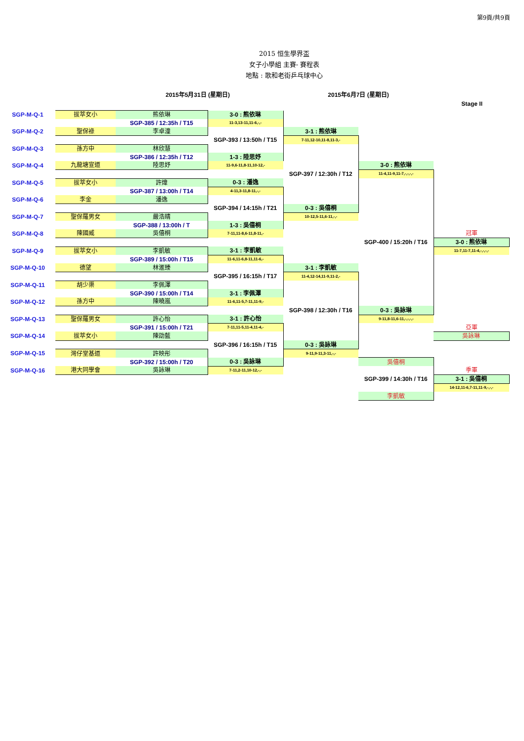第9頁/共9頁
2015 恒生學界盃
女子小學組 主賽- 賽程表
地點 : 歌和老街乒乓球中心
2015年5月31日 (星期日) 2015年6月7日 (星期日)
Stage II
| SGP-M-Q-1 | 拔萃女小 | 熊依琳 | 3-0 : 熊依琳 | | | |
| | | SGP-385 / 12:35h / T15 | 11-3,13-11,11-6,-,- | | | |
| SGP-M-Q-2 | 聖保祿 | 李卓潼 | | 3-1 : 熊依琳 | | |
| | | | SGP-393 / 13:50h / T15 | 7-11,12-10,11-8,11-3,- | | |
| SGP-M-Q-3 | 孫方中 | 林欣慧 | | | | |
| | | SGP-386 / 12:35h / T12 | 1-3 : 陸思妤 | | | |
| SGP-M-Q-4 | 九龍塘宣道 | 陸思妤 | 11-9,6-11,8-11,10-12,- | | 3-0 : 熊依琳 | |
| | | | | SGP-397 / 12:30h / T12 | 11-4,11-9,11-7,-,-,-,- | |
| SGP-M-Q-5 | 拔萃女小 | 許煒 | 0-3 : 潘逸 | | | |
| | | SGP-387 / 13:00h / T14 | 4-11,3-11,8-11,-,- | | | |
| SGP-M-Q-6 | 李金 | 潘逸 | | | | |
| | | | SGP-394 / 14:15h / T21 | 0-3 : 吳僖桐 | | |
| SGP-M-Q-7 | 聖保羅男女 | 嚴浩晴 | | 10-12,5-11,6-11,-,- | | |
| | | SGP-388 / 13:00h / T | 1-3 : 吳僖桐 | | | |
| SGP-M-Q-8 | 陳國威 | 吳僖桐 | 7-11,11-8,6-11,8-11,- | | | 冠軍 |
| | | | | | SGP-400 / 15:20h / T16 | 3-0 : 熊依琳 |
| SGP-M-Q-9 | 拔萃女小 | 李凱敏 | 3-1 : 李凱敏 | | | 11-7,11-7,11-4,-,-,-,- |
| | | SGP-389 / 15:00h / T15 | 11-6,11-6,8-11,11-6,- | | | |
| SGP-M-Q-10 | 德望 | 林滙臻 | | 3-1 : 李凱敏 | | |
| | | | SGP-395 / 16:15h / T17 | 11-4,12-14,11-9,11-2,- | | |
| SGP-M-Q-11 | 胡少渠 | 李佩澤 | | | | |
| | | SGP-390 / 15:00h / T14 | 3-1 : 李佩澤 | | | |
| SGP-M-Q-12 | 孫方中 | 陳曉嵐 | 11-6,11-5,7-11,11-9,- | | | |
| | | | | SGP-398 / 12:30h / T16 | 0-3 : 吳詠琳 | |
| SGP-M-Q-13 | 聖保羅男女 | 許心怡 | 3-1 : 許心怡 | | 9-11,8-11,6-11,-,-,-,- | |
| | | SGP-391 / 15:00h / T21 | 7-11,11-5,11-4,11-4,- | | | 亞軍 |
| SGP-M-Q-14 | 拔萃女小 | 陳劭藍 | | | | 吳詠琳 |
| | | | SGP-396 / 16:15h / T15 | 0-3 : 吳詠琳 | | |
| SGP-M-Q-15 | 灣仔堂基道 | 許映彤 | | 9-11,9-11,3-11,-,- | | |
| | | SGP-392 / 15:00h / T20 | 0-3 : 吳詠琳 | | 吳僖桐 | |
| SGP-M-Q-16 | 港大同學會 | 吳詠琳 | 7-11,2-11,10-12,-,- | | | 季軍 |
| | | | | | SGP-399 / 14:30h / T16 | 3-1 : 吳僖桐 |
| | | | | | | 14-12,11-6,7-11,11-9,-,-,- |
| | | | | | 李凱敏 | |